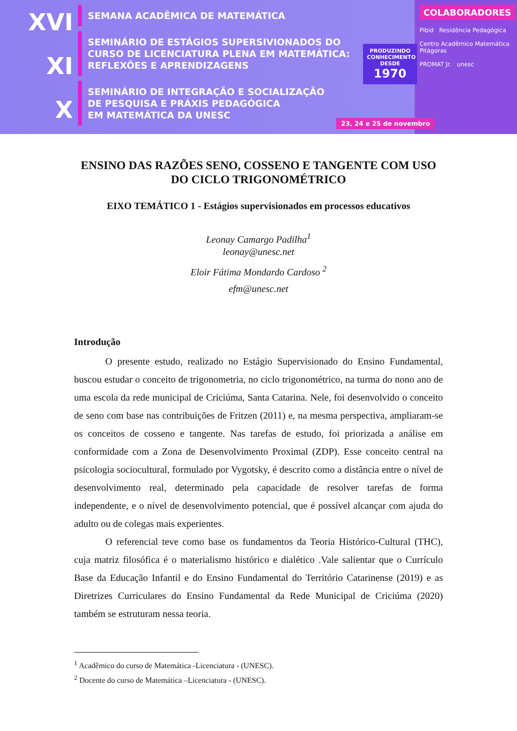XVI
XI
X
SEMANA ACADÊMICA DE MATEMÁTICA
SEMINÁRIO DE ESTÁGIOS SUPERSIVIONADOS DO
CURSO DE LICENCIATURA PLENA EM MATEMÁTICA:
REFLEXÕES E APRENDIZAGENS
SEMINÁRIO DE INTEGRAÇÃO E SOCIALIZAÇÃO
DE PESQUISA E PRÁXIS PEDAGÓGICA
EM MATEMÁTICA DA UNESC
PRODUZINDO CONHECIMENTO DESDE
1970
23, 24 e 25 de novembro
COLABORADORES
Pibid Residência Pedagógica
Centro Acadêmico Matemática Pitágoras
PROMAT Jr. unesc
ENSINO DAS RAZÕES SENO, COSSENO E TANGENTE COM USO DO CICLO TRIGONOMÉTRICO
EIXO TEMÁTICO 1 - Estágios supervisionados em processos educativos
Leonay Camargo Padilha<sup>1</sup>
leonay@unesc.net
Eloir Fátima Mondardo Cardoso <sup>2</sup>
efm@unesc.net
Introdução
O presente estudo, realizado no Estágio Supervisionado do Ensino Fundamental, buscou estudar o conceito de trigonometria, no ciclo trigonométrico, na turma do nono ano de uma escola da rede municipal de Criciúma, Santa Catarina. Nele, foi desenvolvido o conceito de seno com base nas contribuições de Fritzen (2011) e, na mesma perspectiva, ampliaram-se os conceitos de cosseno e tangente. Nas tarefas de estudo, foi priorizada a análise em conformidade com a Zona de Desenvolvimento Proximal (ZDP). Esse conceito central na psicologia sociocultural, formulado por Vygotsky, é descrito como a distância entre o nível de desenvolvimento real, determinado pela capacidade de resolver tarefas de forma independente, e o nível de desenvolvimento potencial, que é possível alcançar com ajuda do adulto ou de colegas mais experientes.
O referencial teve como base os fundamentos da Teoria Histórico-Cultural (THC), cuja matriz filosófica é o materialismo histórico e dialético .Vale salientar que o Currículo Base da Educação Infantil e do Ensino Fundamental do Território Catarinense (2019) e as Diretrizes Curriculares do Ensino Fundamental da Rede Municipal de Criciúma (2020) também se estruturam nessa teoria.
<sup>1</sup> Acadêmico do curso de Matemática -Licenciatura - (UNESC).
<sup>2</sup> Docente do curso de Matemática –Licenciatura - (UNESC).